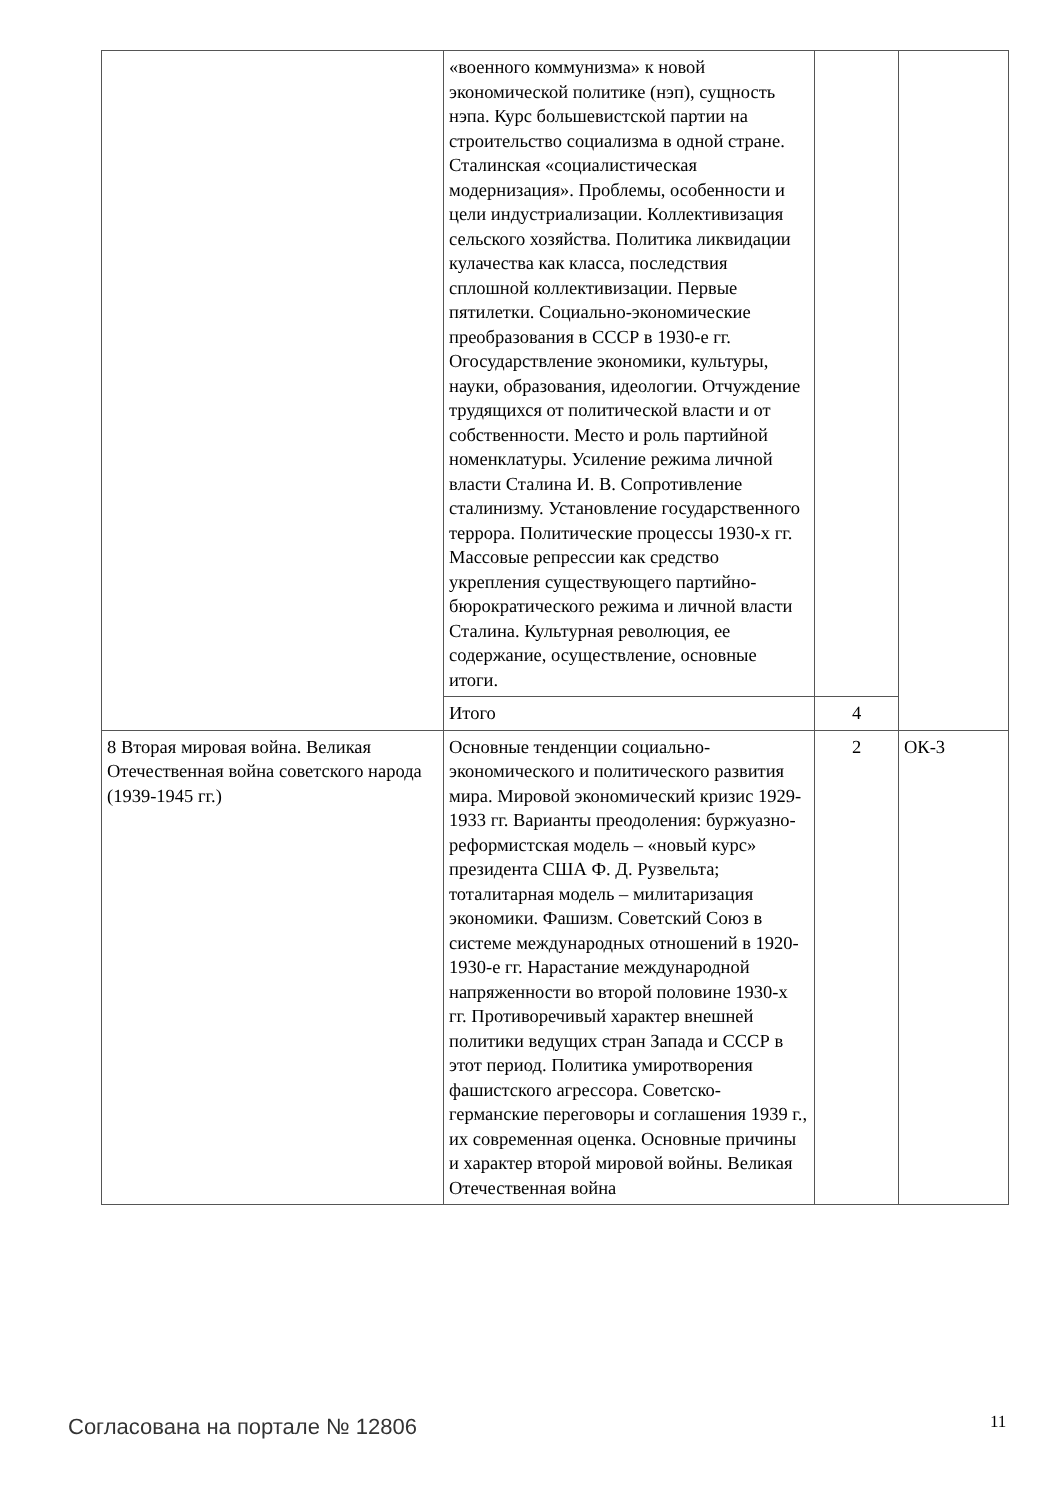| | «военного коммунизма» к новой экономической политике (нэп), сущность нэпа. Курс большевистской партии на строительство социализма в одной стране. Сталинская «социалистическая модернизация». Проблемы, особенности и цели индустриализации. Коллективизация сельского хозяйства. Политика ликвидации кулачества как класса, последствия сплошной коллективизации. Первые пятилетки. Социально-экономические преобразования в СССР в 1930-е гг. Огосударствление экономики, культуры, науки, образования, идеологии. Отчуждение трудящихся от политической власти и от собственности. Место и роль партийной номенклатуры. Усиление режима личной власти Сталина И. В. Сопротивление сталинизму. Установление государственного террора. Политические процессы 1930-х гг. Массовые репрессии как средство укрепления существующего партийно-бюрократического режима и личной власти Сталина. Культурная революция, ее содержание, осуществление, основные итоги. | | |
| | Итого | 4 | |
| 8 Вторая мировая война. Великая Отечественная война советского народа (1939-1945 гг.) | Основные тенденции социально-экономического и политического развития мира. Мировой экономический кризис 1929-1933 гг. Варианты преодоления: буржуазно-реформистская модель – «новый курс» президента США Ф. Д. Рузвельта; тоталитарная модель – милитаризация экономики. Фашизм. Советский Союз в системе международных отношений в 1920-1930-е гг. Нарастание международной напряженности во второй половине 1930-х гг. Противоречивый характер внешней политики ведущих стран Запада и СССР в этот период. Политика умиротворения фашистского агрессора. Советско-германские переговоры и соглашения 1939 г., их современная оценка. Основные причины и характер второй мировой войны. Великая Отечественная война | 2 | ОК-3 |
Согласована на портале № 12806 11